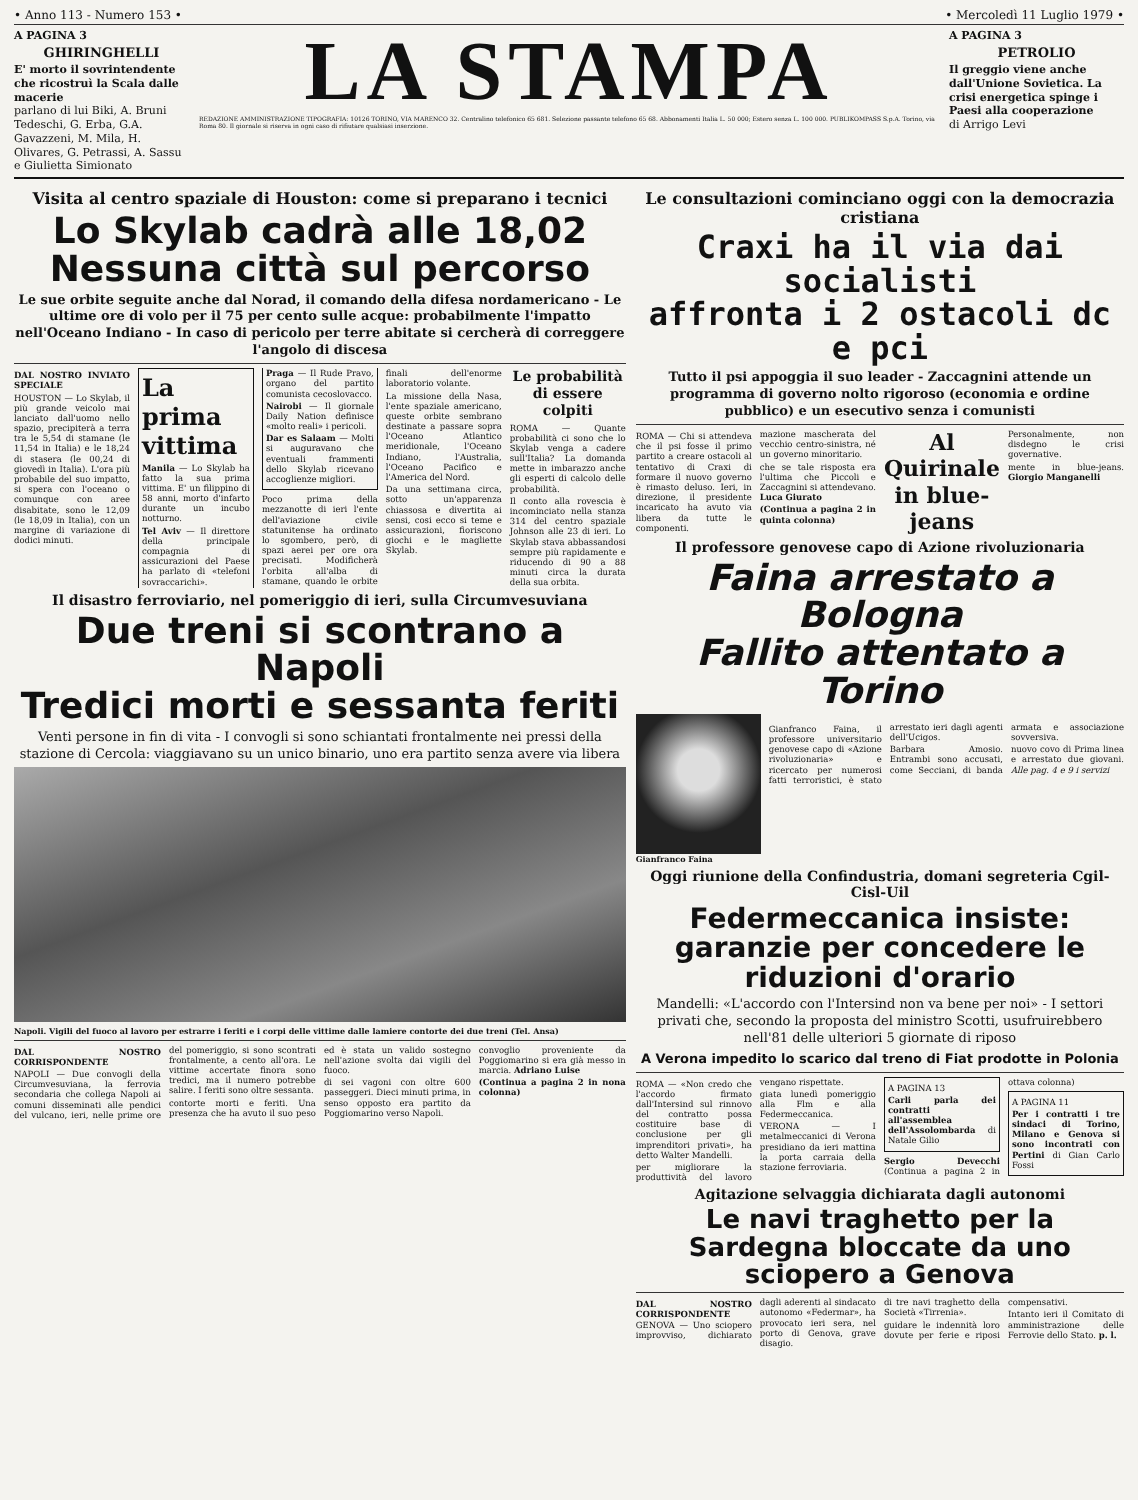• Anno 113 - Numero 153 • • Mercoledì 11 Luglio 1979 •
A PAGINA 3
GHIRINGHELLI
E' morto il sovrintendente che ricostruì la Scala dalle macerie
parlano di lui Biki, A. Bruni Tedeschi, G. Erba, G.A. Gavazzeni, M. Mila, H. Olivares, G. Petrassi, A. Sassu e Giulietta Simionato
LA STAMPA
REDAZIONE AMMINISTRAZIONE TIPOGRAFIA: 10126 TORINO, VIA MARENCO 32. Centralino telefonico 65 681. Selezione passante telefono 65 68. Abbonamenti Italia L. 50 000; Estero senza L. 100 000. PUBLIKOMPASS S.p.A. Torino, via Roma 80. Il giornale si riserva in ogni caso di rifiutare qualsiasi inserzione.
A PAGINA 3
PETROLIO
Il greggio viene anche dall'Unione Sovietica. La crisi energetica spinge i Paesi alla cooperazione
di Arrigo Levi
Visita al centro spaziale di Houston: come si preparano i tecnici
Lo Skylab cadrà alle 18,02
Nessuna città sul percorso
Le sue orbite seguite anche dal Norad, il comando della difesa nordamericano - Le ultime ore di volo per il 75 per cento sulle acque: probabilmente l'impatto nell'Oceano Indiano - In caso di pericolo per terre abitate si cercherà di correggere l'angolo di discesa
DAL NOSTRO INVIATO SPECIALE
HOUSTON — Lo Skylab, il più grande veicolo mai lanciato dall'uomo nello spazio, precipiterà a terra tra le 5,54 di stamane (le 11,54 in Italia) e le 18,24 di stasera (le 00,24 di giovedì in Italia). L'ora più probabile del suo impatto, si spera con l'oceano o comunque con aree disabitate, sono le 12,09 (le 18,09 in Italia), con un margine di variazione di dodici minuti.
La prima vittima
Manila — Lo Skylab ha fatto la sua prima vittima. E' un filippino di 58 anni, morto d'infarto durante un incubo notturno.
Tel Aviv — Il direttore della principale compagnia di assicurazioni del Paese ha parlato di «telefoni sovraccarichi».
Praga — Il Rude Pravo, organo del partito comunista cecoslovacco.
Nairobi — Il giornale Daily Nation definisce «molto reali» i pericoli.
Dar es Salaam — Molti si auguravano che eventuali frammenti dello Skylab ricevano accoglienze migliori.
Poco prima della mezzanotte di ieri l'ente dell'aviazione civile statunitense ha ordinato lo sgombero, però, di spazi aerei per ore ora precisati. Modificherà l'orbita all'alba di stamane, quando le orbite finali dell'enorme laboratorio volante.
La missione della Nasa, l'ente spaziale americano, queste orbite sembrano destinate a passare sopra l'Oceano Atlantico meridionale, l'Oceano Indiano, l'Australia, l'Oceano Pacifico e l'America del Nord.
Da una settimana circa, sotto un'apparenza chiassosa e divertita ai sensi, cosi ecco si teme e assicurazioni, fioriscono giochi e le magliette Skylab.
Le probabilità di essere colpiti
ROMA — Quante probabilità ci sono che lo Skylab venga a cadere sull'Italia? La domanda mette in imbarazzo anche gli esperti di calcolo delle probabilità.
Il conto alla rovescia è incominciato nella stanza 314 del centro spaziale Johnson alle 23 di ieri. Lo Skylab stava abbassandosi sempre più rapidamente e riducendo di 90 a 88 minuti circa la durata della sua orbita.
Il disastro ferroviario, nel pomeriggio di ieri, sulla Circumvesuviana
Due treni si scontrano a Napoli
Tredici morti e sessanta feriti
Venti persone in fin di vita - I convogli si sono schiantati frontalmente nei pressi della stazione di Cercola: viaggiavano su un unico binario, uno era partito senza avere via libera
Napoli. Vigili del fuoco al lavoro per estrarre i feriti e i corpi delle vittime dalle lamiere contorte dei due treni (Tel. Ansa)
DAL NOSTRO CORRISPONDENTE
NAPOLI — Due convogli della Circumvesuviana, la ferrovia secondaria che collega Napoli ai comuni disseminati alle pendici del vulcano, ieri, nelle prime ore del pomeriggio, si sono scontrati frontalmente, a cento all'ora. Le vittime accertate finora sono tredici, ma il numero potrebbe salire. I feriti sono oltre sessanta.
contorte morti e feriti. Una presenza che ha avuto il suo peso ed è stata un valido sostegno nell'azione svolta dai vigili del fuoco.
di sei vagoni con oltre 600 passeggeri. Dieci minuti prima, in senso opposto era partito da Poggiomarino verso Napoli.
convoglio proveniente da Poggiomarino si era già messo in marcia. Adriano Luise
(Continua a pagina 2 in nona colonna)
Le consultazioni cominciano oggi con la democrazia cristiana
Craxi ha il via dai socialisti
affronta i 2 ostacoli dc e pci
Tutto il psi appoggia il suo leader - Zaccagnini attende un programma di governo nolto rigoroso (economia e ordine pubblico) e un esecutivo senza i comunisti
ROMA — Chi si attendeva che il psi fosse il primo partito a creare ostacoli al tentativo di Craxi di formare il nuovo governo è rimasto deluso. Ieri, in direzione, il presidente incaricato ha avuto via libera da tutte le componenti.
mazione mascherata del vecchio centro-sinistra, né un governo minoritario.
che se tale risposta era l'ultima che Piccoli e Zaccagnini si attendevano. Luca Giurato
(Continua a pagina 2 in quinta colonna)
Al Quirinale in blue-jeans
Personalmente, non disdegno le crisi governative.
mente in blue-jeans. Giorgio Manganelli
Il professore genovese capo di Azione rivoluzionaria
Faina arrestato a Bologna
Fallito attentato a Torino
Gianfranco Faina
Gianfranco Faina, il professore universitario genovese capo di «Azione rivoluzionaria» e ricercato per numerosi fatti terroristici, è stato arrestato ieri dagli agenti dell'Ucigos.
Barbara Amosio. Entrambi sono accusati, come Secciani, di banda armata e associazione sovversiva.
nuovo covo di Prima linea e arrestato due giovani. Alle pag. 4 e 9 i servizi
Oggi riunione della Confindustria, domani segreteria Cgil-Cisl-Uil
Federmeccanica insiste: garanzie per concedere le riduzioni d'orario
Mandelli: «L'accordo con l'Intersind non va bene per noi» - I settori privati che, secondo la proposta del ministro Scotti, usufruirebbero nell'81 delle ulteriori 5 giornate di riposo
A Verona impedito lo scarico dal treno di Fiat prodotte in Polonia
ROMA — «Non credo che l'accordo firmato dall'Intersind sul rinnovo del contratto possa costituire base di conclusione per gli imprenditori privati», ha detto Walter Mandelli.
per migliorare la produttività del lavoro vengano rispettate.
giata lunedì pomeriggio alla Flm e alla Federmeccanica.
VERONA — I metalmeccanici di Verona presidiano da ieri mattina la porta carraia della stazione ferroviaria.
A PAGINA 13
Carli parla dei contratti all'assemblea dell'Assolombarda di Natale Gilio
Sergio Devecchi (Continua a pagina 2 in ottava colonna)
A PAGINA 11
Per i contratti i tre sindaci di Torino, Milano e Genova si sono incontrati con Pertini di Gian Carlo Fossi
Agitazione selvaggia dichiarata dagli autonomi
Le navi traghetto per la Sardegna bloccate da uno sciopero a Genova
DAL NOSTRO CORRISPONDENTE GENOVA — Uno sciopero improvviso, dichiarato dagli aderenti al sindacato autonomo «Federmar», ha provocato ieri sera, nel porto di Genova, grave disagio.
di tre navi traghetto della Società «Tirrenia».
guidare le indennità loro dovute per ferie e riposi compensativi.
Intanto ieri il Comitato di amministrazione delle Ferrovie dello Stato. p. l.